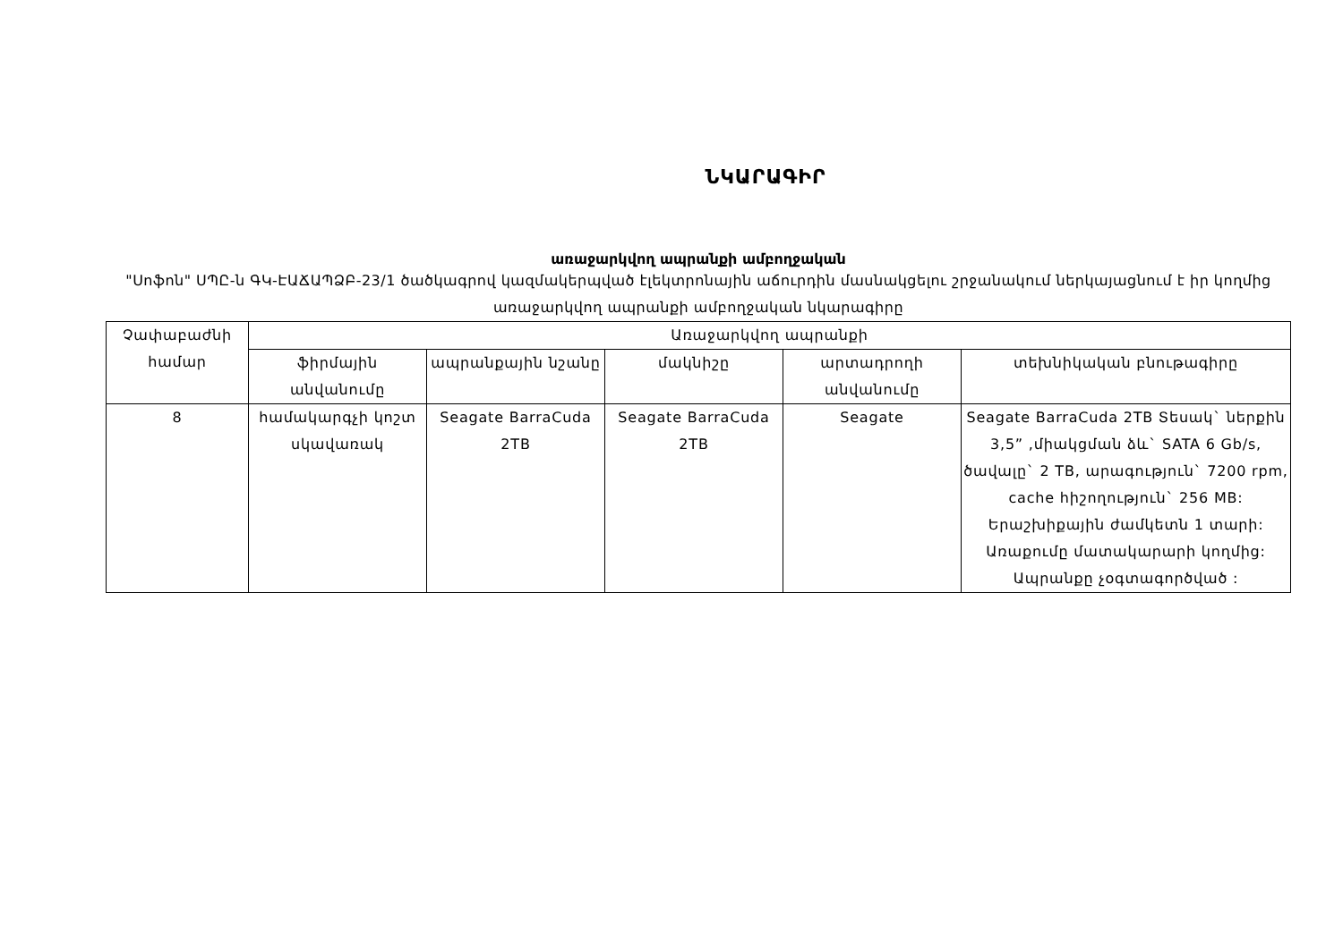ՆԿԱՐԱԳԻՐ
առաջարկվող ապրանքի ամբողջական
"Սոֆոն" ՍՊԸ-ն ԳԿ-ԷԱՃԱՊՁԲ-23/1 ծածկագրով կազմակերպված էլեկտրոնային աճուրդին մասնակցելու շրջանակում ներկայացնում է իր կողմից առաջարկվող ապրանքի ամբողջական նկարագիրը
| Չափաբաժնի համար | Առաջարկվող ապրանքի | | | | |
| --- | --- | --- | --- | --- | --- |
| | ֆիրմային անվանումը | ապրանքային նշանը | մակնիշը | արտադրողի անվանումը | տեխնիկական բնութագիրը |
| 8 | համակարգչի կոշտ սկավառակ | Seagate BarraCuda 2TB | Seagate BarraCuda 2TB | Seagate | Seagate BarraCuda 2TB Տեսակ` ներքին 3,5” ,միակցման ձև` SATA 6 Gb/s, ծավալը` 2 TB, արագություն` 7200 rpm, cache հիշողություն` 256 MB: Երաշխիքային ժամկետն 1 տարի: Առաքումը մատակարարի կողմից: Ապրանքը չօգտագործված : |